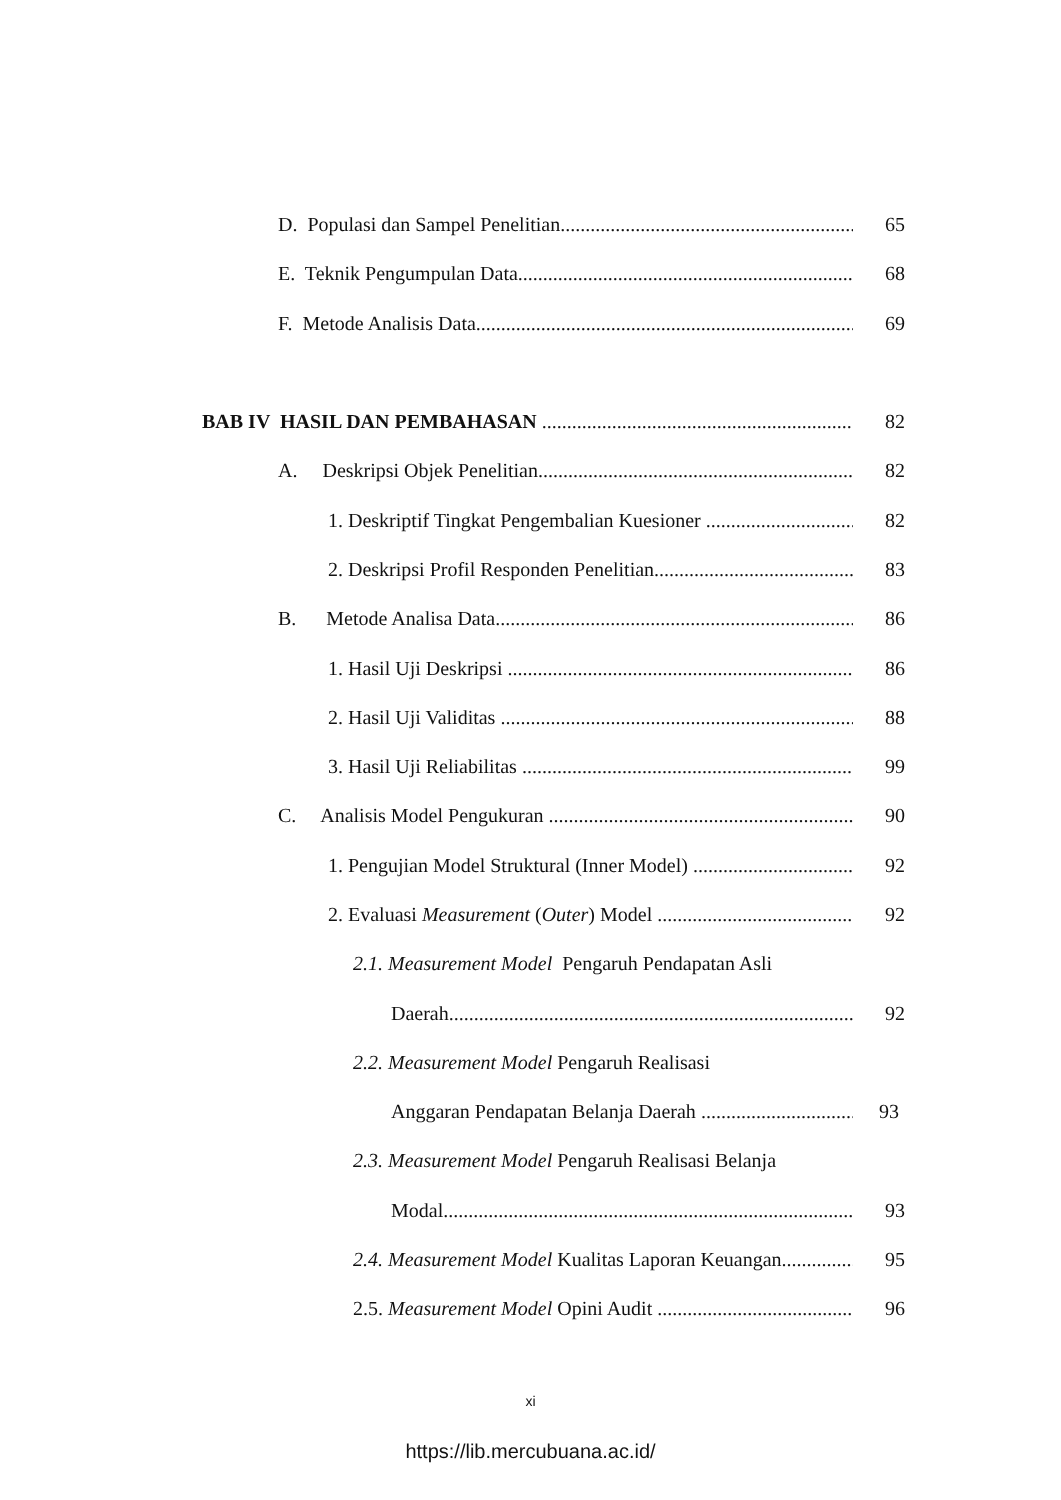D. Populasi dan Sampel Penelitian 65
E. Teknik Pengumpulan Data 68
F. Metode Analisis Data 69
BAB IV HASIL DAN PEMBAHASAN 82
A. Deskripsi Objek Penelitian 82
1. Deskriptif Tingkat Pengembalian Kuesioner 82
2. Deskripsi Profil Responden Penelitian 83
B. Metode Analisa Data 86
1. Hasil Uji Deskripsi 86
2. Hasil Uji Validitas 88
3. Hasil Uji Reliabilitas 99
C. Analisis Model Pengukuran 90
1. Pengujian Model Struktural (Inner Model) 92
2. Evaluasi Measurement (Outer) Model 92
2.1. Measurement Model Pengaruh Pendapatan Asli
Daerah 92
2.2. Measurement Model Pengaruh Realisasi
Anggaran Pendapatan Belanja Daerah 93
2.3. Measurement Model Pengaruh Realisasi Belanja
Modal 93
2.4. Measurement Model Kualitas Laporan Keuangan 95
2.5. Measurement Model Opini Audit 96
xi
https://lib.mercubuana.ac.id/